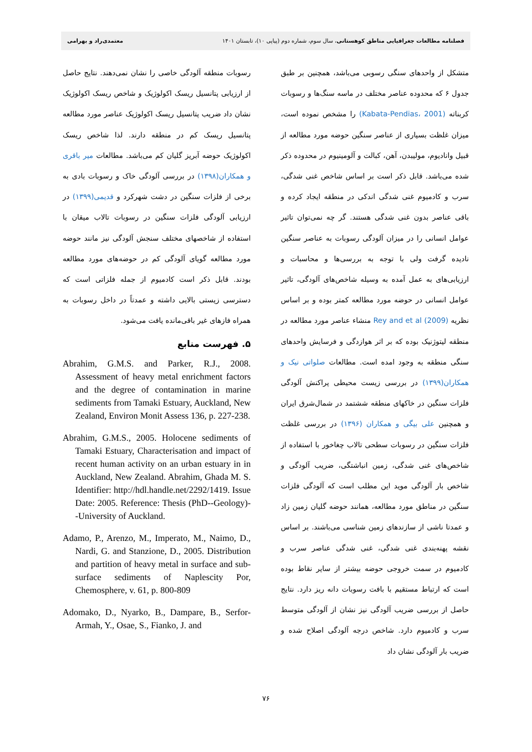فصلنامه مطالعات جغرافیایی مناطق کوهستانی، سال سوم، شماره دوم (پیاپی ۱۰)، تابستان ۱۴۰۱ معتمدی‌راد و بهرامی
متشکل از واحدهای سنگی رسوبی می‌باشد، همچنین بر طبق جدول ۶ که محدوده عناصر مختلف در ماسه سنگ‌ها و رسوبات کربناته (Kabata-Pendias، 2001) را مشخص نموده است، میزان غلظت بسیاری از عناصر سنگین حوضه مورد مطالعه از قبیل وانادیوم، مولیبدن، آهن، کبالت و آلومینیوم در محدوده ذکر شده می‌باشد. قابل ذکر است بر اساس شاخص غنی شدگی، سرب و کادمیوم غنی شدگی اندکی در منطقه ایجاد کرده و باقی عناصر بدون غنی شدگی هستند. گر چه نمی‌توان تاثیر عوامل انسانی را در میزان آلودگی رسوبات به عناصر سنگین نادیده گرفت ولی با توجه به بررسی‌ها و محاسبات و ارزیابی‌های به عمل آمده به وسیله شاخص‌های آلودگی، تاثیر عوامل انسانی در حوضه مورد مطالعه کمتر بوده و بر اساس نظریه Rey and et al (2009) منشاء عناصر مورد مطالعه در منطقه لیتوژنیک بوده که بر اثر هوازدگی و فرسایش واحدهای سنگی منطقه به وجود امده است. مطالعات صلواتی نیک و همکاران(۱۳۹۹) در بررسی زیست محیطی پراکنش آلودگی فلزات سنگین در خاکهای منطقه ششتمد در شمال‌شرق ایران و همچنین علی بیگی و همکاران (۱۳۹۶) در بررسی غلظت فلزات سنگین در رسوبات سطحی تالاب چغاخور با استفاده از شاخص‌های غنی شدگی، زمین انباشتگی، ضریب آلودگی و شاخص بار آلودگی موید این مطلب است که آلودگی فلزات سنگین در مناطق مورد مطالعه، همانند حوضه گلیان زمین زاد و عمدتا ناشی از سازندهای زمین شناسی می‌باشند. بر اساس نقشه پهنه‌بندی غنی شدگی، غنی شدگی عناصر سرب و کادمیوم در سمت خروجی حوضه بیشتر از سایر نقاط بوده است که ارتباط مستقیم با بافت رسوبات دانه ریز دارد. نتایج حاصل از بررسی ضریب آلودگی نیز نشان از آلودگی متوسط سرب و کادمیوم دارد. شاخص درجه آلودگی اصلاح شده و ضریب بار آلودگی نشان داد
رسوبات منطقه آلودگی خاصی را نشان نمی‌دهند. نتایج حاصل از ارزیابی پتانسیل ریسک اکولوژیک و شاخص ریسک اکولوژیک نشان داد ضریب پتانسیل ریسک اکولوژیک عناصر مورد مطالعه پتانسیل ریسک کم در منطقه دارند. لذا شاخص ریسک اکولوژیک حوضه آبریز گلیان کم می‌باشد. مطالعات میر باقری و همکاران(۱۳۹۸) در بررسی آلودگی خاک و رسوبات بادی به برخی از فلزات سنگین در دشت شهرکرد و قدیمی(۱۳۹۹) در ارزیابی آلودگی فلزات سنگین در رسوبات تالاب میقان با استفاده از شاخصهای مختلف سنجش آلودگی نیز مانند حوضه مورد مطالعه گویای آلودگی کم در حوضه‌های مورد مطالعه بودند. قابل ذکر است کادمیوم از جمله فلزاتی است که دسترسی زیستی بالایی داشته و عمدتاً در داخل رسوبات به همراه فازهای غیر باقی‌مانده یافت می‌شود.
۵. فهرست منابع
Abrahim, G.M.S. and Parker, R.J., 2008. Assessment of heavy metal enrichment factors and the degree of contamination in marine sediments from Tamaki Estuary, Auckland, New Zealand, Environ Monit Assess 136, p. 227-238.
Abrahim, G.M.S., 2005. Holocene sediments of Tamaki Estuary, Characterisation and impact of recent human activity on an urban estuary in in Auckland, New Zealand. Abrahim, Ghada M. S. Identifier: http://hdl.handle.net/2292/1419. Issue Date: 2005. Reference: Thesis (PhD--Geology)--University of Auckland.
Adamo, P., Arenzo, M., Imperato, M., Naimo, D., Nardi, G. and Stanzione, D., 2005. Distribution and partition of heavy metal in surface and sub-surface sediments of Naplescity Por, Chemosphere, v. 61, p. 800-809
Adomako, D., Nyarko, B., Dampare, B., Serfor-Armah, Y., Osae, S., Fianko, J. and
۷۶